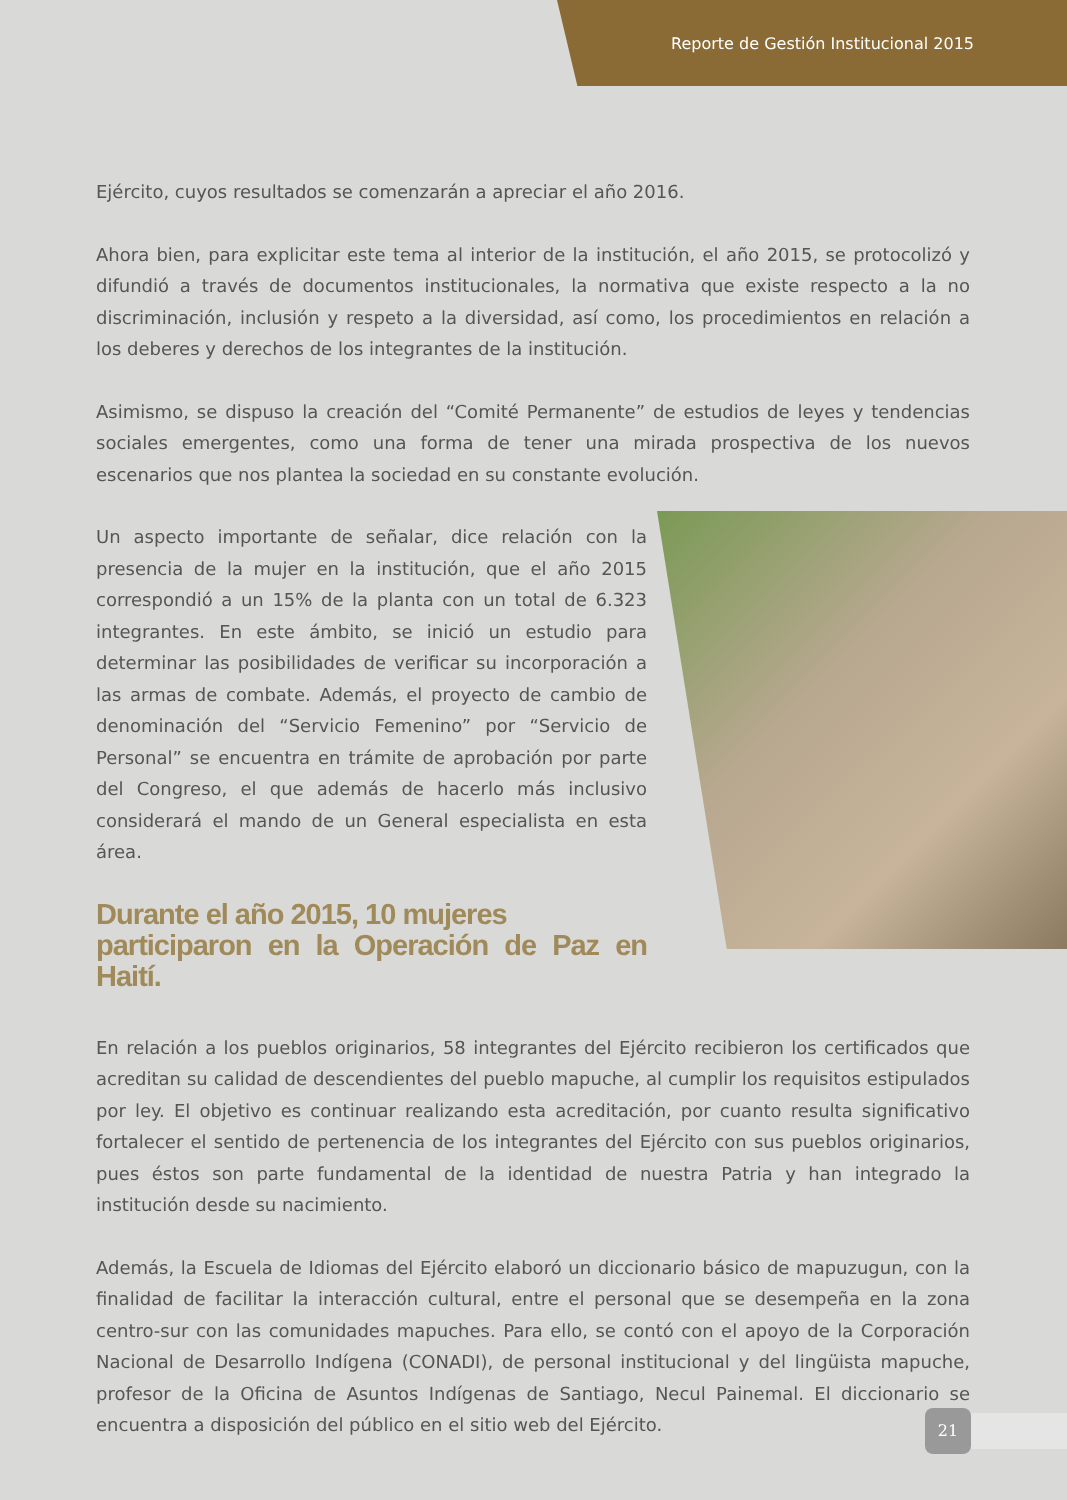Reporte de Gestión Institucional 2015
Ejército, cuyos resultados se comenzarán a apreciar el año 2016.
Ahora bien, para explicitar este tema al interior de la institución, el año 2015, se protocolizó y difundió a través de documentos institucionales, la normativa que existe respecto a la no discriminación, inclusión y respeto a la diversidad, así como, los procedimientos en relación a los deberes y derechos de los integrantes de la institución.
Asimismo, se dispuso la creación del “Comité Permanente” de estudios de leyes y tendencias sociales emergentes, como una forma de tener una mirada prospectiva de los nuevos escenarios que nos plantea la sociedad en su constante evolución.
Un aspecto importante de señalar, dice relación con la presencia de la mujer en la institución, que el año 2015 correspondió a un 15% de la planta con un total de 6.323 integrantes. En este ámbito, se inició un estudio para determinar las posibilidades de verificar su incorporación a las armas de combate. Además, el proyecto de cambio de denominación del “Servicio Femenino” por “Servicio de Personal” se encuentra en trámite de aprobación por parte del Congreso, el que además de hacerlo más inclusivo considerará el mando de un General especialista en esta área.
Durante el año 2015, 10 mujeres
participaron en la Operación de Paz en Haití.
En relación a los pueblos originarios, 58 integrantes del Ejército recibieron los certificados que acreditan su calidad de descendientes del pueblo mapuche, al cumplir los requisitos estipulados por ley. El objetivo es continuar realizando esta acreditación, por cuanto resulta significativo fortalecer el sentido de pertenencia de los integrantes del Ejército con sus pueblos originarios, pues éstos son parte fundamental de la identidad de nuestra Patria y han integrado la institución desde su nacimiento.
Además, la Escuela de Idiomas del Ejército elaboró un diccionario básico de mapuzugun, con la finalidad de facilitar la interacción cultural, entre el personal que se desempeña en la zona centro-sur con las comunidades mapuches. Para ello, se contó con el apoyo de la Corporación Nacional de Desarrollo Indígena (CONADI), de personal institucional y del lingüista mapuche, profesor de la Oficina de Asuntos Indígenas de Santiago, Necul Painemal. El diccionario se encuentra a disposición del público en el sitio web del Ejército.
21